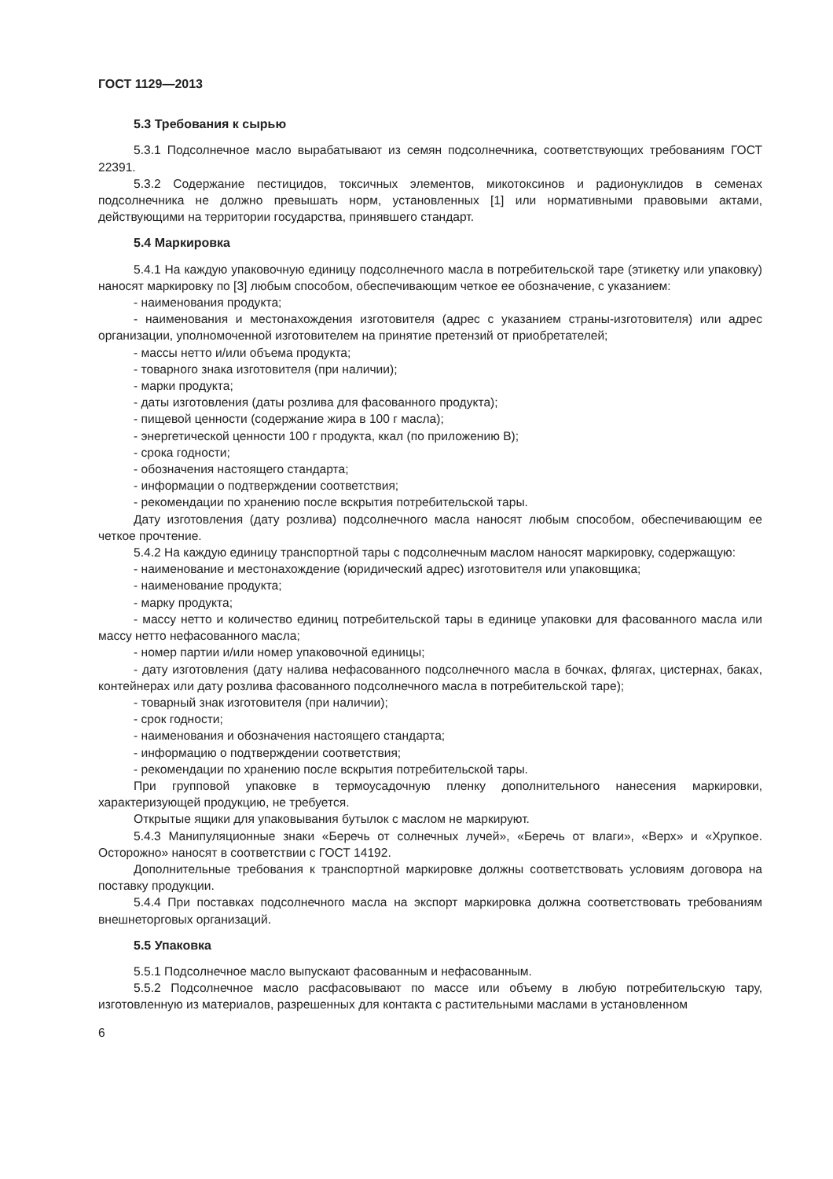ГОСТ 1129—2013
5.3 Требования к сырью
5.3.1 Подсолнечное масло вырабатывают из семян подсолнечника, соответствующих требованиям ГОСТ 22391.
5.3.2 Содержание пестицидов, токсичных элементов, микотоксинов и радионуклидов в семенах подсолнечника не должно превышать норм, установленных [1] или нормативными правовыми актами, действующими на территории государства, принявшего стандарт.
5.4 Маркировка
5.4.1 На каждую упаковочную единицу подсолнечного масла в потребительской таре (этикетку или упаковку) наносят маркировку по [3] любым способом, обеспечивающим четкое ее обозначение, с указанием:
- наименования продукта;
- наименования и местонахождения изготовителя (адрес с указанием страны-изготовителя) или адрес организации, уполномоченной изготовителем на принятие претензий от приобретателей;
- массы нетто и/или объема продукта;
- товарного знака изготовителя (при наличии);
- марки продукта;
- даты изготовления (даты розлива для фасованного продукта);
- пищевой ценности (содержание жира в 100 г масла);
- энергетической ценности 100 г продукта, ккал (по приложению В);
- срока годности;
- обозначения настоящего стандарта;
- информации о подтверждении соответствия;
- рекомендации по хранению после вскрытия потребительской тары.
Дату изготовления (дату розлива) подсолнечного масла наносят любым способом, обеспечивающим ее четкое прочтение.
5.4.2 На каждую единицу транспортной тары с подсолнечным маслом наносят маркировку, содержащую:
- наименование и местонахождение (юридический адрес) изготовителя или упаковщика;
- наименование продукта;
- марку продукта;
- массу нетто и количество единиц потребительской тары в единице упаковки для фасованного масла или массу нетто нефасованного масла;
- номер партии и/или номер упаковочной единицы;
- дату изготовления (дату налива нефасованного подсолнечного масла в бочках, флягах, цистернах, баках, контейнерах или дату розлива фасованного подсолнечного масла в потребительской таре);
- товарный знак изготовителя (при наличии);
- срок годности;
- наименования и обозначения настоящего стандарта;
- информацию о подтверждении соответствия;
- рекомендации по хранению после вскрытия потребительской тары.
При групповой упаковке в термоусадочную пленку дополнительного нанесения маркировки, характеризующей продукцию, не требуется.
Открытые ящики для упаковывания бутылок с маслом не маркируют.
5.4.3 Манипуляционные знаки «Беречь от солнечных лучей», «Беречь от влаги», «Верх» и «Хрупкое. Осторожно» наносят в соответствии с ГОСТ 14192.
Дополнительные требования к транспортной маркировке должны соответствовать условиям договора на поставку продукции.
5.4.4 При поставках подсолнечного масла на экспорт маркировка должна соответствовать требованиям внешнеторговых организаций.
5.5 Упаковка
5.5.1 Подсолнечное масло выпускают фасованным и нефасованным.
5.5.2 Подсолнечное масло расфасовывают по массе или объему в любую потребительскую тару, изготовленную из материалов, разрешенных для контакта с растительными маслами в установленном
6